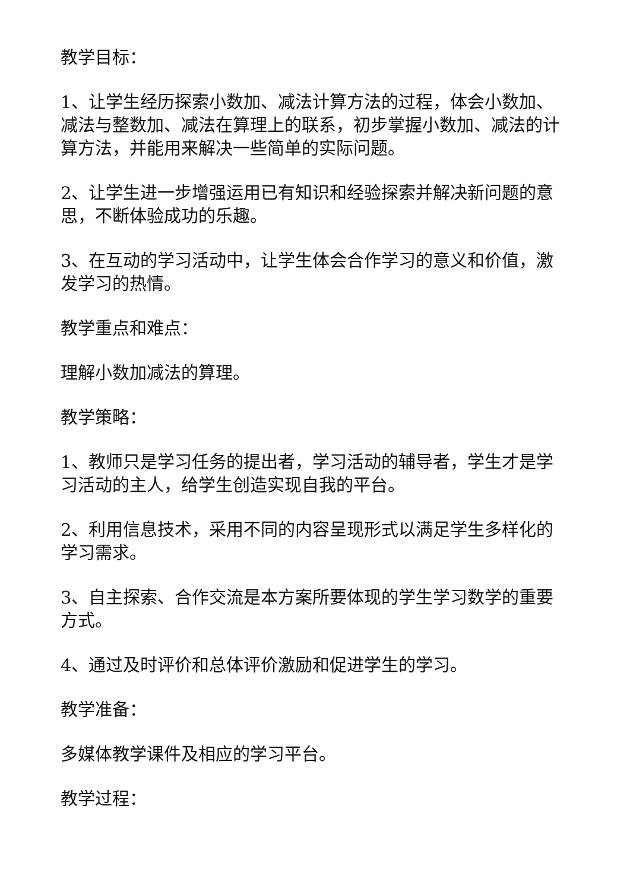教学目标：
1、让学生经历探索小数加、减法计算方法的过程，体会小数加、减法与整数加、减法在算理上的联系，初步掌握小数加、减法的计算方法，并能用来解决一些简单的实际问题。
2、让学生进一步增强运用已有知识和经验探索并解决新问题的意思，不断体验成功的乐趣。
3、在互动的学习活动中，让学生体会合作学习的意义和价值，激发学习的热情。
教学重点和难点：
理解小数加减法的算理。
教学策略：
1、教师只是学习任务的提出者，学习活动的辅导者，学生才是学习活动的主人，给学生创造实现自我的平台。
2、利用信息技术，采用不同的内容呈现形式以满足学生多样化的学习需求。
3、自主探索、合作交流是本方案所要体现的学生学习数学的重要方式。
4、通过及时评价和总体评价激励和促进学生的学习。
教学准备：
多媒体教学课件及相应的学习平台。
教学过程：